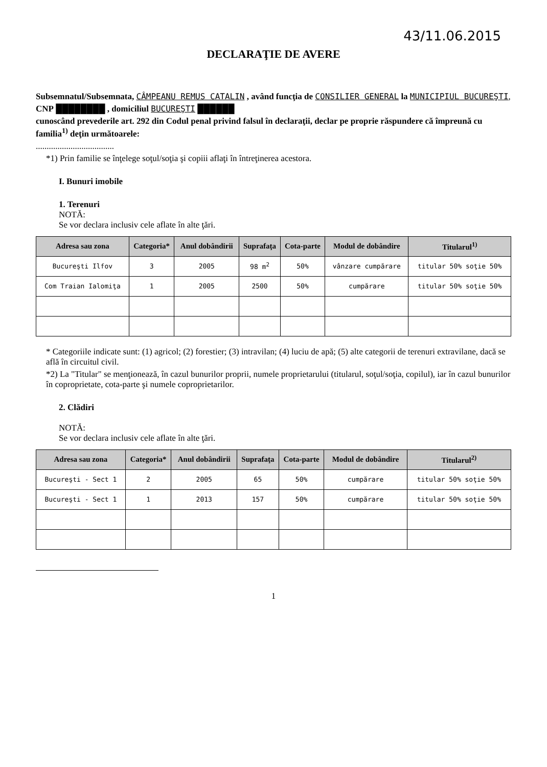43/11.06.2015
DECLARAŢIE DE AVERE
Subsemnatul/Subsemnata, CÂMPEANU REMUS CATALIN , având funcţia de CONSILIER GENERAL la MUNICIPIUL BUCUREŞTI,
CNP ████████ , domiciliul BUCUREŞTI ██████
cunoscând prevederile art. 292 din Codul penal privind falsul în declaraţii, declar pe proprie răspundere că împreună cu familia<sup>1)</sup> deţin următoarele:
....................................
*1) Prin familie se înţelege soţul/soţia şi copiii aflaţi în întreţinerea acestora.
I. Bunuri imobile
1. Terenuri
NOTĂ:
Se vor declara inclusiv cele aflate în alte ţări.
| Adresa sau zona | Categoria* | Anul dobândirii | Suprafaţa | Cota-parte | Modul de dobândire | Titularul<sup>1)</sup> |
| --- | --- | --- | --- | --- | --- | --- |
| Bucureşti Ilfov | 3 | 2005 | 98 m<sup>2</sup> | 50% | vânzare cumpărare | titular 50% soţie 50% |
| Com Traian Ialomiţa | 1 | 2005 | 2500 | 50% | cumpărare | titular 50% soţie 50% |
* Categoriile indicate sunt: (1) agricol; (2) forestier; (3) intravilan; (4) luciu de apă; (5) alte categorii de terenuri extravilane, dacă se află în circuitul civil.
*2) La "Titular" se menţionează, în cazul bunurilor proprii, numele proprietarului (titularul, soţul/soţia, copilul), iar în cazul bunurilor în coproprietate, cota-parte şi numele coproprietarilor.
2. Clădiri
NOTĂ:
Se vor declara inclusiv cele aflate în alte ţări.
| Adresa sau zona | Categoria* | Anul dobândirii | Suprafaţa | Cota-parte | Modul de dobândire | Titularul<sup>2)</sup> |
| --- | --- | --- | --- | --- | --- | --- |
| Bucureşti - Sect 1 | 2 | 2005 | 65 | 50% | cumpărare | titular 50% soţie 50% |
| Bucureşti - Sect 1 | 1 | 2013 | 157 | 50% | cumpărare | titular 50% soţie 50% |
1